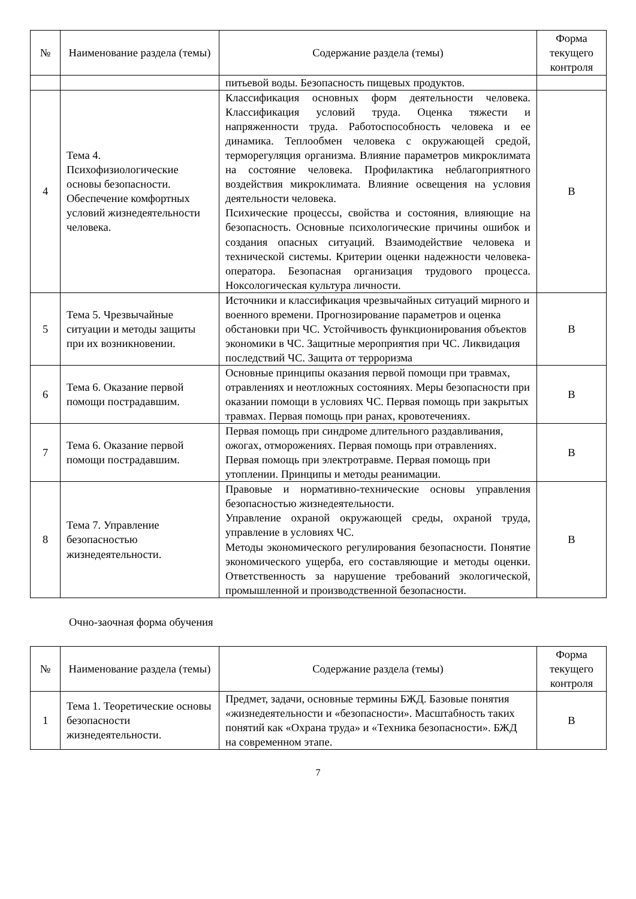| № | Наименование раздела (темы) | Содержание раздела (темы) | Форма текущего контроля |
| --- | --- | --- | --- |
| | | питьевой воды. Безопасность пищевых продуктов. | |
| 4 | Тема 4. Психофизиологические основы безопасности. Обеспечение комфортных условий жизнедеятельности человека. | Классификация основных форм деятельности человека. Классификация условий труда. Оценка тяжести и напряженности труда. Работоспособность человека и ее динамика. Теплообмен человека с окружающей средой, терморегуляция организма. Влияние параметров микроклимата на состояние человека. Профилактика неблагоприятного воздействия микроклимата. Влияние освещения на условия деятельности человека. Психические процессы, свойства и состояния, влияющие на безопасность. Основные психологические причины ошибок и создания опасных ситуаций. Взаимодействие человека и технической системы. Критерии оценки надежности человека-оператора. Безопасная организация трудового процесса. Ноксологическая культура личности. | В |
| 5 | Тема 5. Чрезвычайные ситуации и методы защиты при их возникновении. | Источники и классификация чрезвычайных ситуаций мирного и военного времени. Прогнозирование параметров и оценка обстановки при ЧС. Устойчивость функционирования объектов экономики в ЧС. Защитные мероприятия при ЧС. Ликвидация последствий ЧС. Защита от терроризма | В |
| 6 | Тема 6. Оказание первой помощи пострадавшим. | Основные принципы оказания первой помощи при травмах, отравлениях и неотложных состояниях. Меры безопасности при оказании помощи в условиях ЧС. Первая помощь при закрытых травмах. Первая помощь при ранах, кровотечениях. | В |
| 7 | Тема 6. Оказание первой помощи пострадавшим. | Первая помощь при синдроме длительного раздавливания, ожогах, отморожениях. Первая помощь при отравлениях. Первая помощь при электротравме. Первая помощь при утоплении. Принципы и методы реанимации. | В |
| 8 | Тема 7. Управление безопасностью жизнедеятельности. | Правовые и нормативно-технические основы управления безопасностью жизнедеятельности. Управление охраной окружающей среды, охраной труда, управление в условиях ЧС. Методы экономического регулирования безопасности. Понятие экономического ущерба, его составляющие и методы оценки. Ответственность за нарушение требований экологической, промышленной и производственной безопасности. | В |
Очно-заочная форма обучения
| № | Наименование раздела (темы) | Содержание раздела (темы) | Форма текущего контроля |
| --- | --- | --- | --- |
| 1 | Тема 1. Теоретические основы безопасности жизнедеятельности. | Предмет, задачи, основные термины БЖД. Базовые понятия «жизнедеятельности и «безопасности». Масштабность таких понятий как «Охрана труда» и «Техника безопасности». БЖД на современном этапе. | В |
7